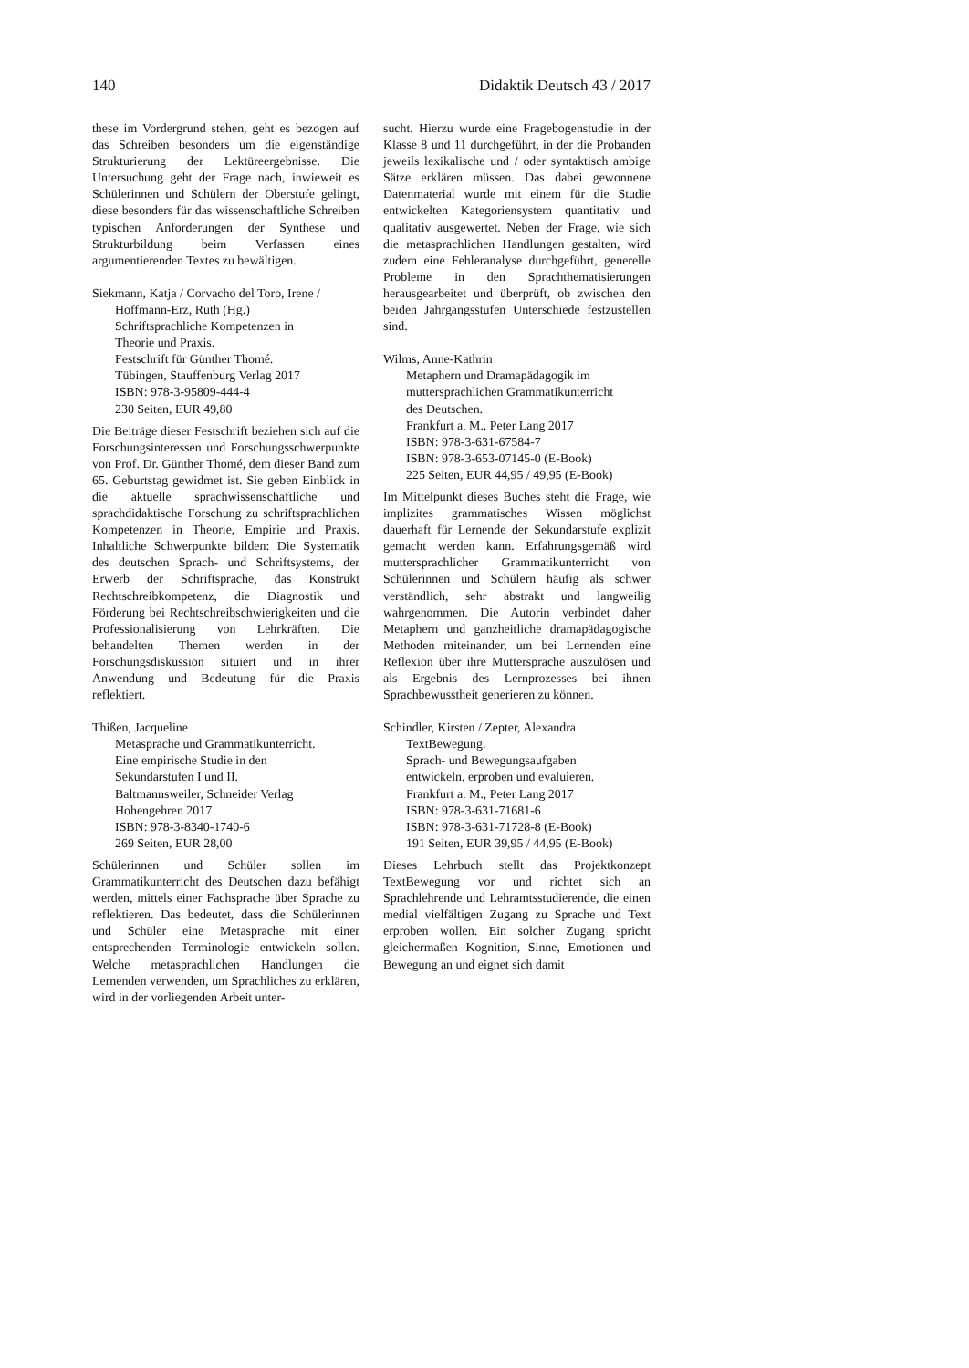140 Didaktik Deutsch 43 / 2017
these im Vordergrund stehen, geht es bezogen auf das Schreiben besonders um die eigenständige Strukturierung der Lektüreergebnisse. Die Untersuchung geht der Frage nach, inwieweit es Schülerinnen und Schülern der Oberstufe gelingt, diese besonders für das wissenschaftliche Schreiben typischen Anforderungen der Synthese und Strukturbildung beim Verfassen eines argumentierenden Textes zu bewältigen.
Siekmann, Katja / Corvacho del Toro, Irene /
Hoffmann-Erz, Ruth (Hg.)
Schriftsprachliche Kompetenzen in
Theorie und Praxis.
Festschrift für Günther Thomé.
Tübingen, Stauffenburg Verlag 2017
ISBN: 978-3-95809-444-4
230 Seiten, EUR 49,80
Die Beiträge dieser Festschrift beziehen sich auf die Forschungsinteressen und Forschungsschwerpunkte von Prof. Dr. Günther Thomé, dem dieser Band zum 65. Geburtstag gewidmet ist. Sie geben Einblick in die aktuelle sprachwissenschaftliche und sprachdidaktische Forschung zu schriftsprachlichen Kompetenzen in Theorie, Empirie und Praxis. Inhaltliche Schwerpunkte bilden: Die Systematik des deutschen Sprach- und Schriftsystems, der Erwerb der Schriftsprache, das Konstrukt Rechtschreibkompetenz, die Diagnostik und Förderung bei Rechtschreibschwierigkeiten und die Professionalisierung von Lehrkräften. Die behandelten Themen werden in der Forschungsdiskussion situiert und in ihrer Anwendung und Bedeutung für die Praxis reflektiert.
Thißen, Jacqueline
Metasprache und Grammatikunterricht.
Eine empirische Studie in den
Sekundarstufen I und II.
Baltmannsweiler, Schneider Verlag
Hohengehren 2017
ISBN: 978-3-8340-1740-6
269 Seiten, EUR 28,00
Schülerinnen und Schüler sollen im Grammatikunterricht des Deutschen dazu befähigt werden, mittels einer Fachsprache über Sprache zu reflektieren. Das bedeutet, dass die Schülerinnen und Schüler eine Metasprache mit einer entsprechenden Terminologie entwickeln sollen. Welche metasprachlichen Handlungen die Lernenden verwenden, um Sprachliches zu erklären, wird in der vorliegenden Arbeit unter-
sucht. Hierzu wurde eine Fragebogenstudie in der Klasse 8 und 11 durchgeführt, in der die Probanden jeweils lexikalische und / oder syntaktisch ambige Sätze erklären müssen. Das dabei gewonnene Datenmaterial wurde mit einem für die Studie entwickelten Kategoriensystem quantitativ und qualitativ ausgewertet. Neben der Frage, wie sich die metasprachlichen Handlungen gestalten, wird zudem eine Fehleranalyse durchgeführt, generelle Probleme in den Sprachthematisierungen herausgearbeitet und überprüft, ob zwischen den beiden Jahrgangsstufen Unterschiede festzustellen sind.
Wilms, Anne-Kathrin
Metaphern und Dramapädagogik im
muttersprachlichen Grammatikunterricht
des Deutschen.
Frankfurt a. M., Peter Lang 2017
ISBN: 978-3-631-67584-7
ISBN: 978-3-653-07145-0 (E-Book)
225 Seiten, EUR 44,95 / 49,95 (E-Book)
Im Mittelpunkt dieses Buches steht die Frage, wie implizites grammatisches Wissen möglichst dauerhaft für Lernende der Sekundarstufe explizit gemacht werden kann. Erfahrungsgemäß wird muttersprachlicher Grammatikunterricht von Schülerinnen und Schülern häufig als schwer verständlich, sehr abstrakt und langweilig wahrgenommen. Die Autorin verbindet daher Metaphern und ganzheitliche dramapädagogische Methoden miteinander, um bei Lernenden eine Reflexion über ihre Muttersprache auszulösen und als Ergebnis des Lernprozesses bei ihnen Sprachbewusstheit generieren zu können.
Schindler, Kirsten / Zepter, Alexandra
TextBewegung.
Sprach- und Bewegungsaufgaben
entwickeln, erproben und evaluieren.
Frankfurt a. M., Peter Lang 2017
ISBN: 978-3-631-71681-6
ISBN: 978-3-631-71728-8 (E-Book)
191 Seiten, EUR 39,95 / 44,95 (E-Book)
Dieses Lehrbuch stellt das Projektkonzept TextBewegung vor und richtet sich an Sprachlehrende und Lehramtsstudierende, die einen medial vielfältigen Zugang zu Sprache und Text erproben wollen. Ein solcher Zugang spricht gleichermaßen Kognition, Sinne, Emotionen und Bewegung an und eignet sich damit